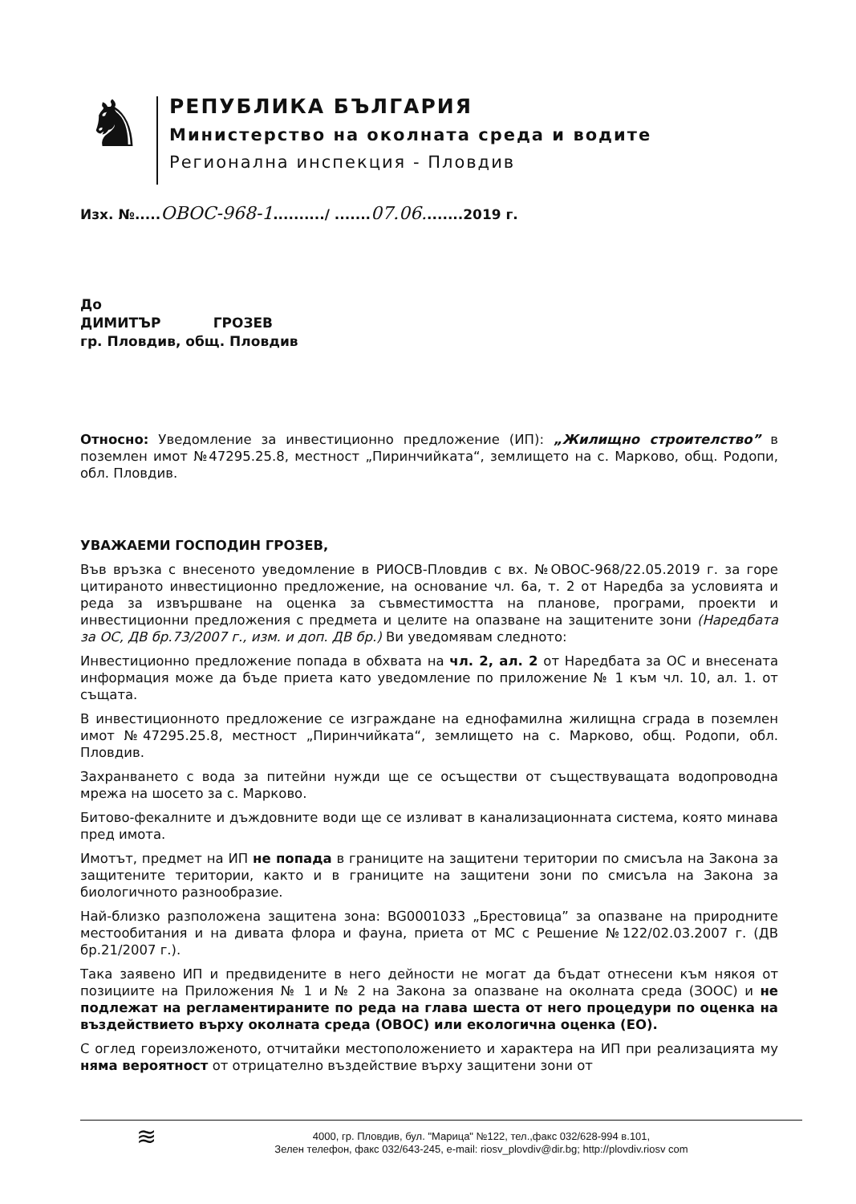♞
РЕПУБЛИКА БЪЛГАРИЯ
Министерство на околната среда и водите
Регионална инспекция - Пловдив
Изх. №.....ОВОС-968-1........../ .......07.06........2019 г.
До
ДИМИТЪР ГРОЗЕВ
гр. Пловдив, общ. Пловдив
Относно: Уведомление за инвестиционно предложение (ИП): „Жилищно строителство” в поземлен имот №47295.25.8, местност „Пиринчийката“, землището на с. Марково, общ. Родопи, обл. Пловдив.
УВАЖАЕМИ ГОСПОДИН ГРОЗЕВ,
Във връзка с внесеното уведомление в РИОСВ-Пловдив с вх. №ОВОС-968/22.05.2019 г. за горе цитираното инвестиционно предложение, на основание чл. 6а, т. 2 от Наредба за условията и реда за извършване на оценка за съвместимостта на планове, програми, проекти и инвестиционни предложения с предмета и целите на опазване на защитените зони (Наредбата за ОС, ДВ бр.73/2007 г., изм. и доп. ДВ бр.) Ви уведомявам следното:
Инвестиционно предложение попада в обхвата на чл. 2, ал. 2 от Наредбата за ОС и внесената информация може да бъде приета като уведомление по приложение № 1 към чл. 10, ал. 1. от същата.
В инвестиционното предложение се изграждане на еднофамилна жилищна сграда в поземлен имот №47295.25.8, местност „Пиринчийката“, землището на с. Марково, общ. Родопи, обл. Пловдив.
Захранването с вода за питейни нужди ще се осъществи от съществуващата водопроводна мрежа на шосето за с. Марково.
Битово-фекалните и дъждовните води ще се изливат в канализационната система, която минава пред имота.
Имотът, предмет на ИП не попада в границите на защитени територии по смисъла на Закона за защитените територии, както и в границите на защитени зони по смисъла на Закона за биологичното разнообразие.
Най-близко разположена защитена зона: BG0001033 „Брестовица” за опазване на природните местообитания и на дивата флора и фауна, приета от МС с Решение №122/02.03.2007 г. (ДВ бр.21/2007 г.).
Така заявено ИП и предвидените в него дейности не могат да бъдат отнесени към някоя от позициите на Приложения № 1 и № 2 на Закона за опазване на околната среда (ЗООС) и не подлежат на регламентираните по реда на глава шеста от него процедури по оценка на въздействието върху околната среда (ОВОС) или екологична оценка (ЕО).
С оглед гореизложеното, отчитайки местоположението и характера на ИП при реализацията му няма вероятност от отрицателно въздействие върху защитени зони от
≋
4000, гр. Пловдив, бул. "Марица" №122, тел.,факс 032/628-994 в.101,
Зелен телефон, факс 032/643-245, e-mail: riosv_plovdiv@dir.bg; http://plovdiv.riosv com